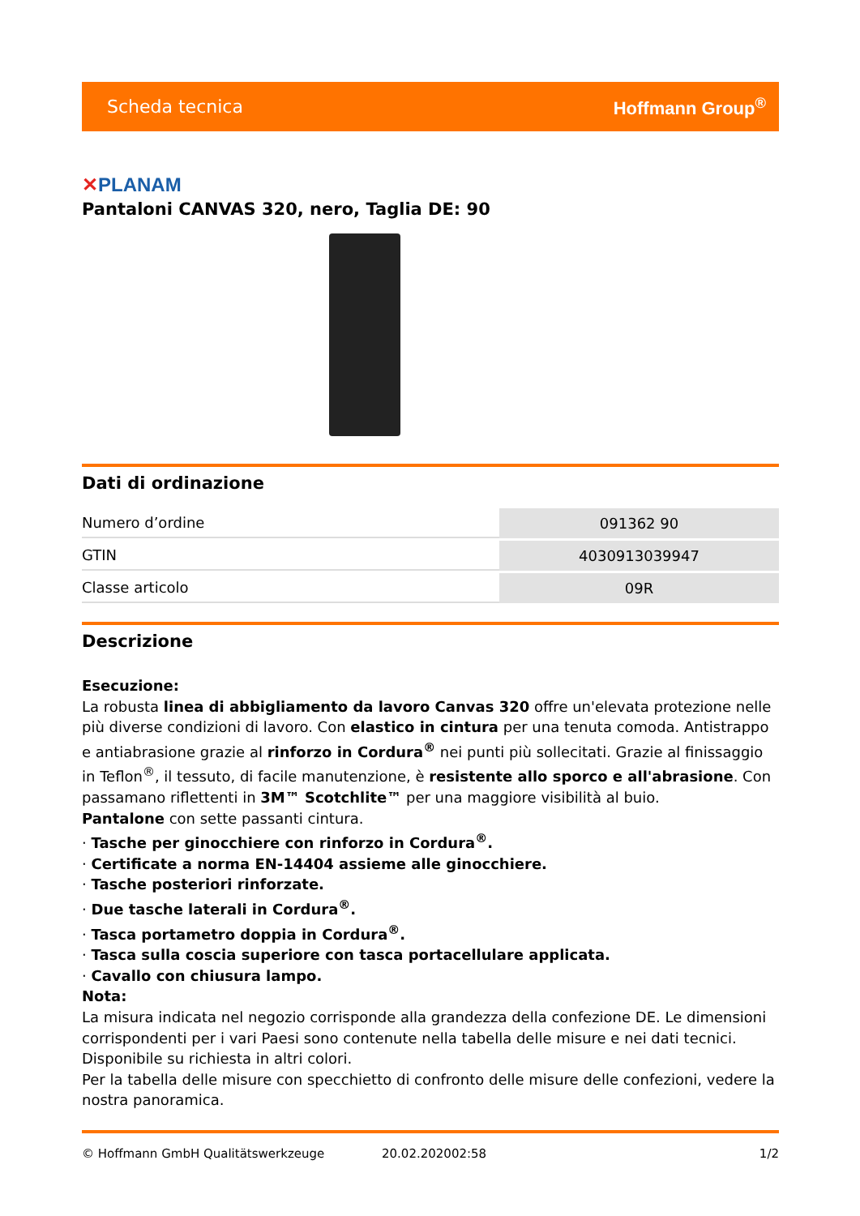Scheda tecnica Hoffmann Group<sup>®</sup>
✕PLANAM
Pantaloni CANVAS 320, nero, Taglia DE: 90
Dati di ordinazione
| Numero d’ordine | 091362 90 |
| GTIN | 4030913039947 |
| Classe articolo | 09R |
Descrizione
Esecuzione:
La robusta linea di abbigliamento da lavoro Canvas 320 offre un'elevata protezione nelle più diverse condizioni di lavoro. Con elastico in cintura per una tenuta comoda. Antistrappo e antiabrasione grazie al rinforzo in Cordura<sup>®</sup> nei punti più sollecitati. Grazie al finissaggio in Teflon<sup>®</sup>, il tessuto, di facile manutenzione, è resistente allo sporco e all'abrasione. Con passamano riflettenti in 3M™ Scotchlite™ per una maggiore visibilità al buio.
Pantalone con sette passanti cintura.
· Tasche per ginocchiere con rinforzo in Cordura<sup>®</sup>.
· Certificate a norma EN-14404 assieme alle ginocchiere.
· Tasche posteriori rinforzate.
· Due tasche laterali in Cordura<sup>®</sup>.
· Tasca portametro doppia in Cordura<sup>®</sup>.
· Tasca sulla coscia superiore con tasca portacellulare applicata.
· Cavallo con chiusura lampo.
Nota:
La misura indicata nel negozio corrisponde alla grandezza della confezione DE. Le dimensioni corrispondenti per i vari Paesi sono contenute nella tabella delle misure e nei dati tecnici.
Disponibile su richiesta in altri colori.
Per la tabella delle misure con specchietto di confronto delle misure delle confezioni, vedere la nostra panoramica.
© Hoffmann GmbH Qualitätswerkzeuge 20.02.202002:58 1/2